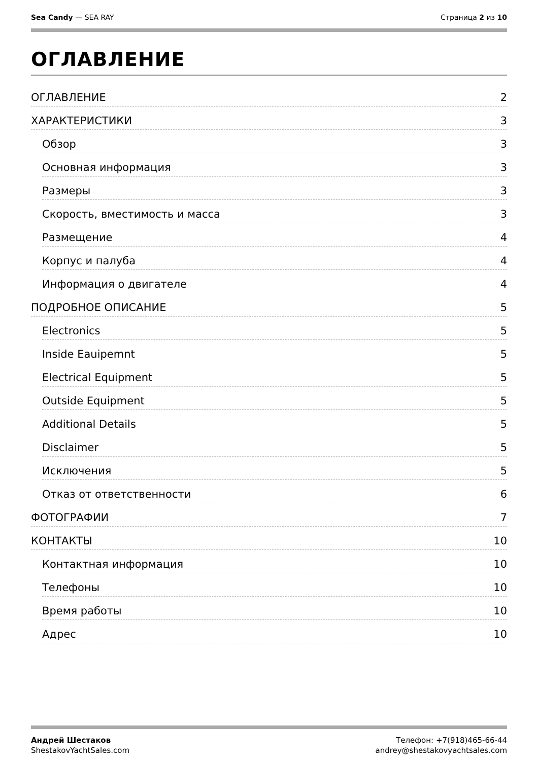Sea Candy — SEA RAY Страница 2 из 10
ОГЛАВЛЕНИЕ
ОГЛАВЛЕНИЕ 2
ХАРАКТЕРИСТИКИ 3
Обзор 3
Основная информация 3
Размеры 3
Скорость, вместимость и масса 3
Размещение 4
Корпус и палуба 4
Информация о двигателе 4
ПОДРОБНОЕ ОПИСАНИЕ 5
Electronics 5
Inside Eauipemnt 5
Electrical Equipment 5
Outside Equipment 5
Additional Details 5
Disclaimer 5
Исключения 5
Отказ от ответственности 6
ФОТОГРАФИИ 7
КОНТАКТЫ 10
Контактная информация 10
Телефоны 10
Время работы 10
Адрес 10
Андрей Шестаков
ShestakovYachtSales.com
Телефон: +7(918)465-66-44
andrey@shestakovyachtsales.com